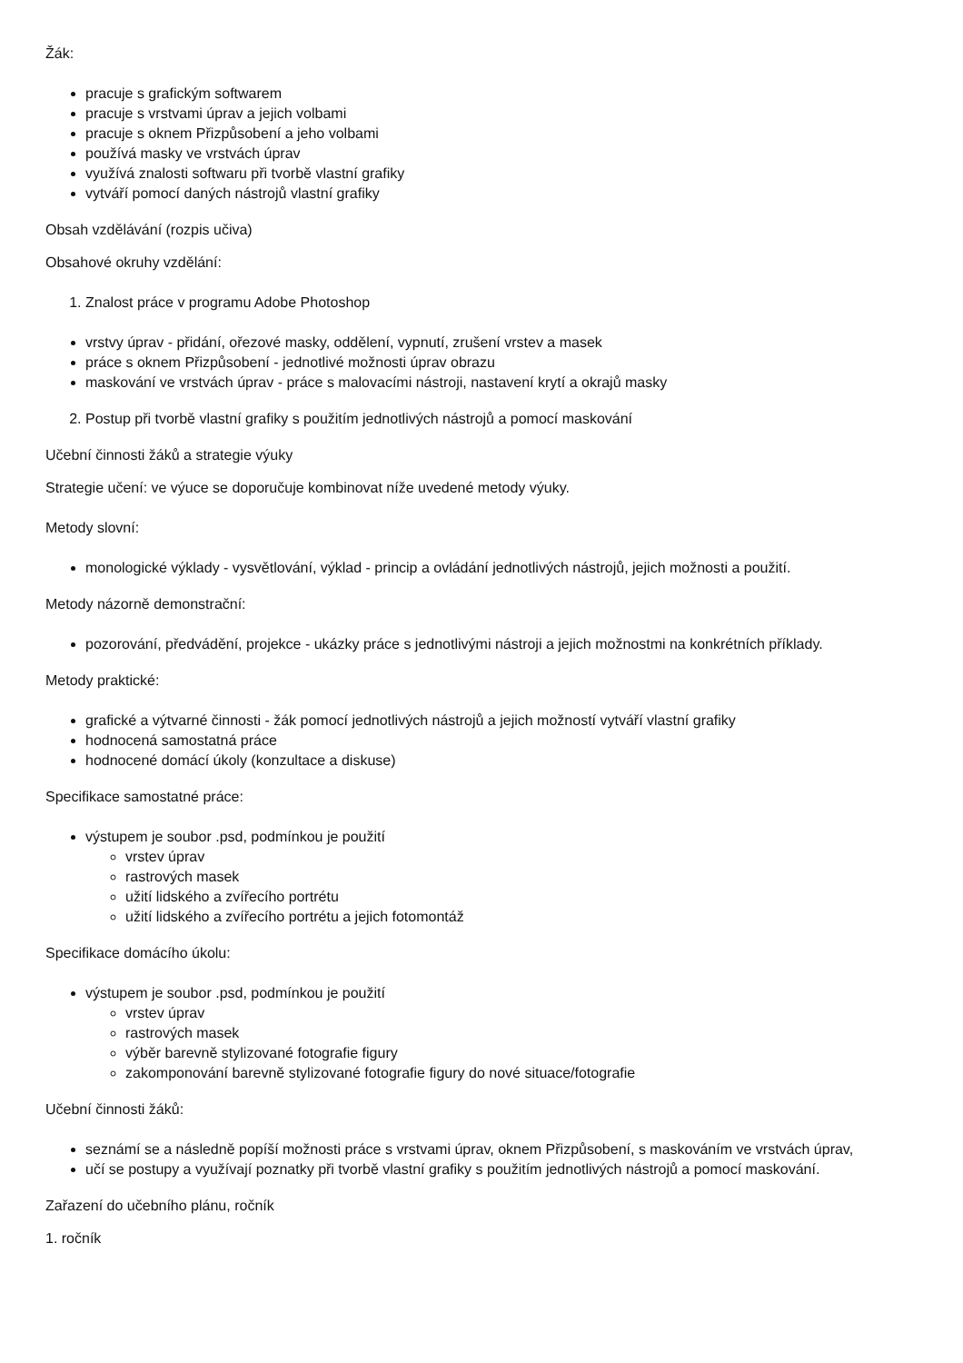Žák:
pracuje s grafickým softwarem
pracuje s vrstvami úprav a jejich volbami
pracuje s oknem Přizpůsobení a jeho volbami
používá masky ve vrstvách úprav
využívá znalosti softwaru při tvorbě vlastní grafiky
vytváří pomocí daných nástrojů vlastní grafiky
Obsah vzdělávání (rozpis učiva)
Obsahové okruhy vzdělání:
1. Znalost práce v programu Adobe Photoshop
vrstvy úprav - přidání, ořezové masky, oddělení, vypnutí, zrušení vrstev a masek
práce s oknem Přizpůsobení - jednotlivé možnosti úprav obrazu
maskování ve vrstvách úprav - práce s malovacími nástroji, nastavení krytí a okrajů masky
2. Postup při tvorbě vlastní grafiky s použitím jednotlivých nástrojů a pomocí maskování
Učební činnosti žáků a strategie výuky
Strategie učení: ve výuce se doporučuje kombinovat níže uvedené metody výuky.
Metody slovní:
monologické výklady - vysvětlování, výklad - princip a ovládání jednotlivých nástrojů, jejich možnosti a použití.
Metody názorně demonstrační:
pozorování, předvádění, projekce - ukázky práce s jednotlivými nástroji a jejich možnostmi na konkrétních příklady.
Metody praktické:
grafické a výtvarné činnosti - žák pomocí jednotlivých nástrojů a jejich možností vytváří vlastní grafiky
hodnocená samostatná práce
hodnocené domácí úkoly (konzultace a diskuse)
Specifikace samostatné práce:
výstupem je soubor .psd, podmínkou je použití
vrstev úprav
rastrových masek
užití lidského a zvířecího portrétu
užití lidského a zvířecího portrétu a jejich fotomontáž
Specifikace domácího úkolu:
výstupem je soubor .psd, podmínkou je použití
vrstev úprav
rastrových masek
výběr barevně stylizované fotografie figury
zakomponování barevně stylizované fotografie figury do nové situace/fotografie
Učební činnosti žáků:
seznámí se a následně popíší možnosti práce s vrstvami úprav, oknem Přizpůsobení, s maskováním ve vrstvách úprav,
učí se postupy a využívají poznatky při tvorbě vlastní grafiky s použitím jednotlivých nástrojů a pomocí maskování.
Zařazení do učebního plánu, ročník
1. ročník